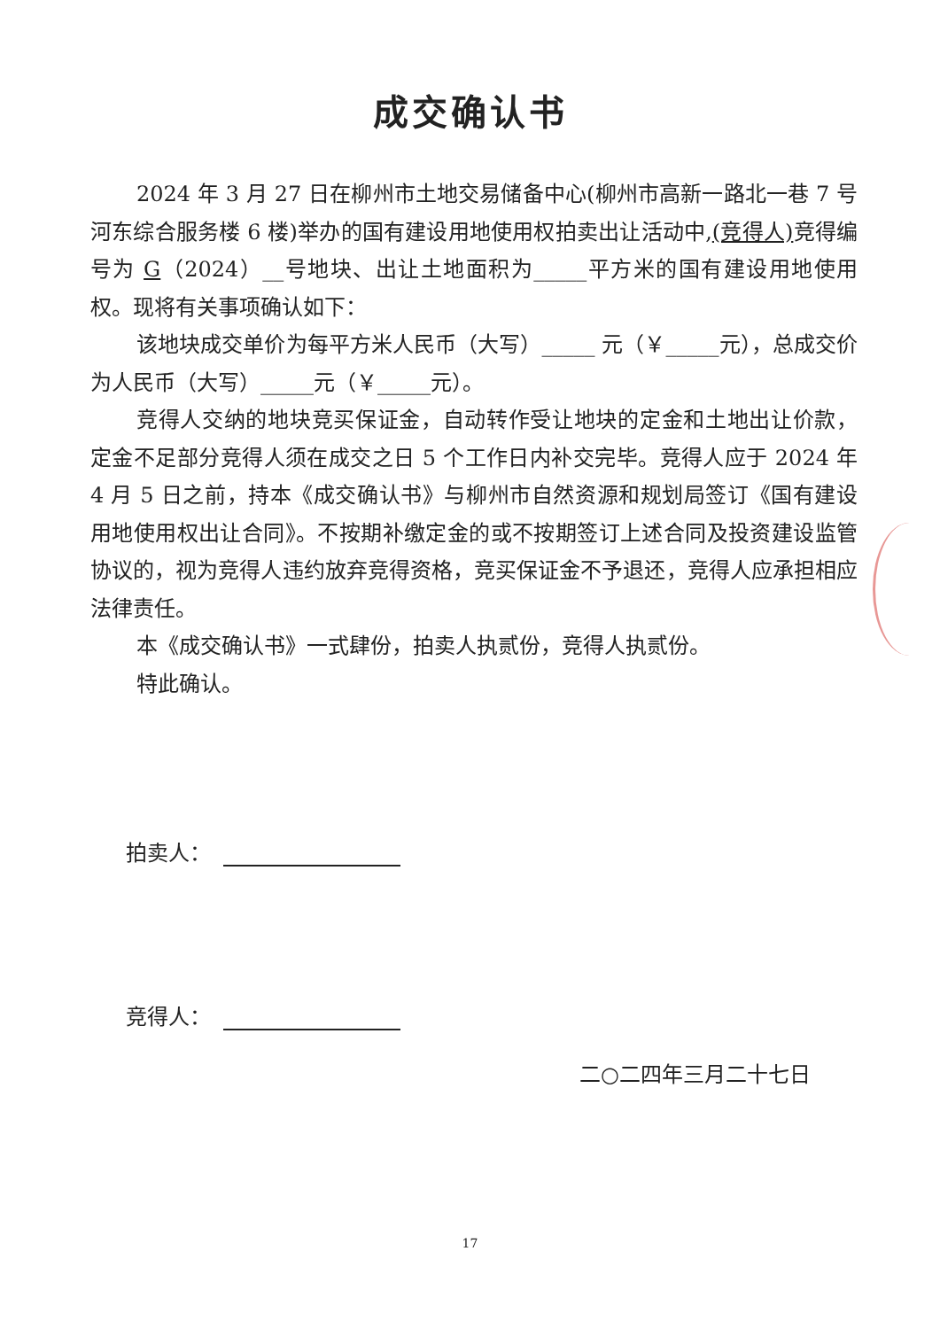成交确认书
2024 年 3 月 27 日在柳州市土地交易储备中心(柳州市高新一路北一巷 7 号河东综合服务楼 6 楼)举办的国有建设用地使用权拍卖出让活动中,(竞得人) 竞得编号为 G（2024）__号地块、出让土地面积为_____平方米的国有建设用地使用权。现将有关事项确认如下：
该地块成交单价为每平方米人民币（大写）_____ 元（￥_____元），总成交价为人民币（大写）_____元（￥_____元）。
竞得人交纳的地块竞买保证金，自动转作受让地块的定金和土地出让价款，定金不足部分竞得人须在成交之日 5 个工作日内补交完毕。竞得人应于 2024 年 4 月 5 日之前，持本《成交确认书》与柳州市自然资源和规划局签订《国有建设用地使用权出让合同》。不按期补缴定金的或不按期签订上述合同及投资建设监管协议的，视为竞得人违约放弃竞得资格，竞买保证金不予退还，竞得人应承担相应法律责任。
本《成交确认书》一式肆份，拍卖人执贰份，竞得人执贰份。
特此确认。
拍卖人：
竞得人：
二○二四年三月二十七日
17